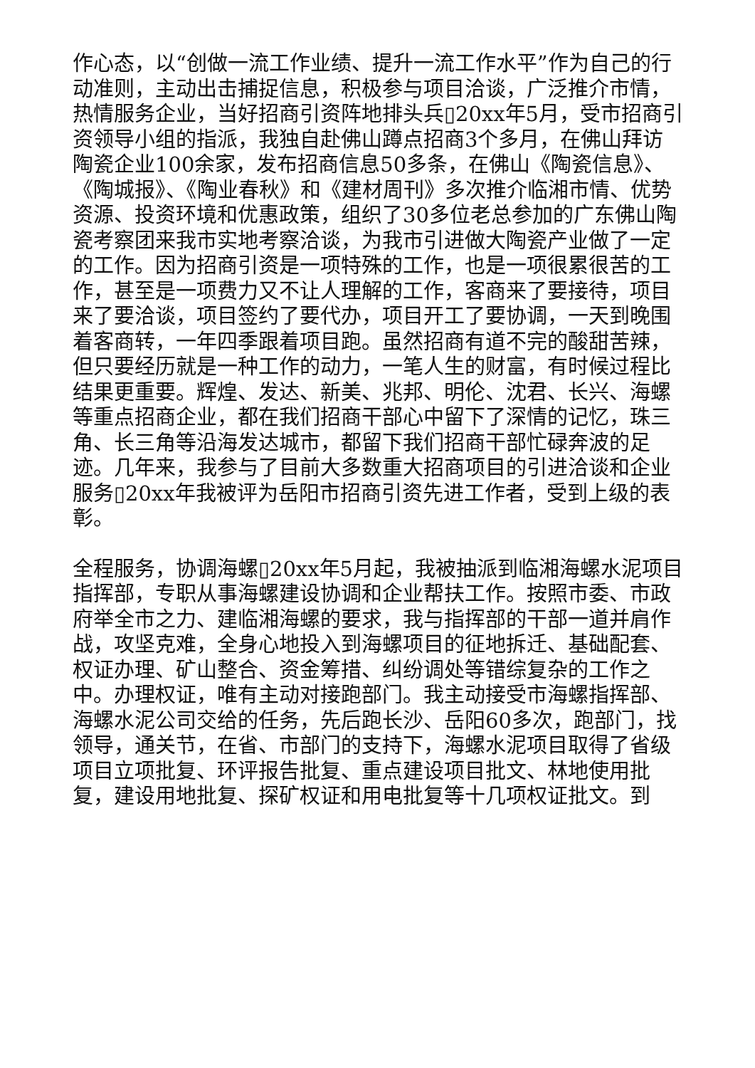作心态，以“创做一流工作业绩、提升一流工作水平”作为自己的行动准则，主动出击捕捉信息，积极参与项目洽谈，广泛推介市情，热情服务企业，当好招商引资阵地排头兵▯20xx年5月，受市招商引资领导小组的指派，我独自赴佛山蹲点招商3个多月，在佛山拜访陶瓷企业100余家，发布招商信息50多条，在佛山《陶瓷信息》、《陶城报》、《陶业春秋》和《建材周刊》多次推介临湘市情、优势资源、投资环境和优惠政策，组织了30多位老总参加的广东佛山陶瓷考察团来我市实地考察洽谈，为我市引进做大陶瓷产业做了一定的工作。因为招商引资是一项特殊的工作，也是一项很累很苦的工作，甚至是一项费力又不让人理解的工作，客商来了要接待，项目来了要洽谈，项目签约了要代办，项目开工了要协调，一天到晚围着客商转，一年四季跟着项目跑。虽然招商有道不完的酸甜苦辣，但只要经历就是一种工作的动力，一笔人生的财富，有时候过程比结果更重要。辉煌、发达、新美、兆邦、明伦、沈君、长兴、海螺等重点招商企业，都在我们招商干部心中留下了深情的记忆，珠三角、长三角等沿海发达城市，都留下我们招商干部忙碌奔波的足迹。几年来，我参与了目前大多数重大招商项目的引进洽谈和企业服务▯20xx年我被评为岳阳市招商引资先进工作者，受到上级的表彰。
全程服务，协调海螺▯20xx年5月起，我被抽派到临湘海螺水泥项目指挥部，专职从事海螺建设协调和企业帮扶工作。按照市委、市政府举全市之力、建临湘海螺的要求，我与指挥部的干部一道并肩作战，攻坚克难，全身心地投入到海螺项目的征地拆迁、基础配套、权证办理、矿山整合、资金筹措、纠纷调处等错综复杂的工作之中。办理权证，唯有主动对接跑部门。我主动接受市海螺指挥部、海螺水泥公司交给的任务，先后跑长沙、岳阳60多次，跑部门，找领导，通关节，在省、市部门的支持下，海螺水泥项目取得了省级项目立项批复、环评报告批复、重点建设项目批文、林地使用批复，建设用地批复、探矿权证和用电批复等十几项权证批文。到